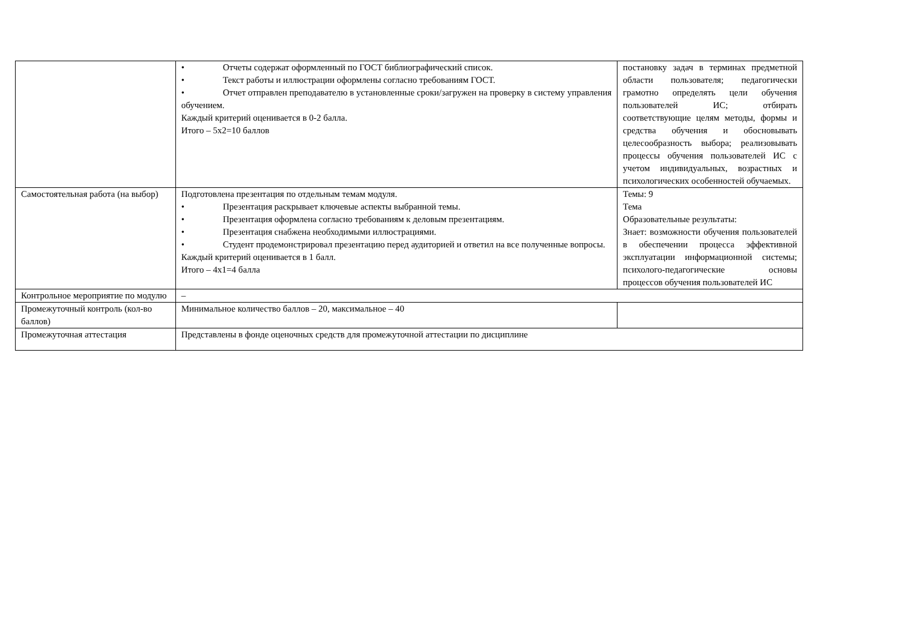| | • Отчеты содержат оформленный по ГОСТ библиографический список. • Текст работы и иллюстрации оформлены согласно требованиям ГОСТ. • Отчет отправлен преподавателю в установленные сроки/загружен на проверку в систему управления обучением. Каждый критерий оценивается в 0-2 балла. Итого – 5х2=10 баллов | постановку задач в терминах предметной области пользователя; педагогически грамотно определять цели обучения пользователей ИС; отбирать соответствующие целям методы, формы и средства обучения и обосновывать целесообразность выбора; реализовывать процессы обучения пользователей ИС с учетом индивидуальных, возрастных и психологических особенностей обучаемых. |
| Самостоятельная работа (на выбор) | Подготовлена презентация по отдельным темам модуля. • Презентация раскрывает ключевые аспекты выбранной темы. • Презентация оформлена согласно требованиям к деловым презентациям. • Презентация снабжена необходимыми иллюстрациями. • Студент продемонстрировал презентацию перед аудиторией и ответил на все полученные вопросы. Каждый критерий оценивается в 1 балл. Итого – 4х1=4 балла | Темы: 9 Тема Образовательные результаты: Знает: возможности обучения пользователей в обеспечении процесса эффективной эксплуатации информационной системы; психолого-педагогические основы процессов обучения пользователей ИС |
| Контрольное мероприятие по модулю | – | |
| Промежуточный контроль (кол-во баллов) | Минимальное количество баллов – 20, максимальное – 40 | |
| Промежуточная аттестация | Представлены в фонде оценочных средств для промежуточной аттестации по дисциплине | |